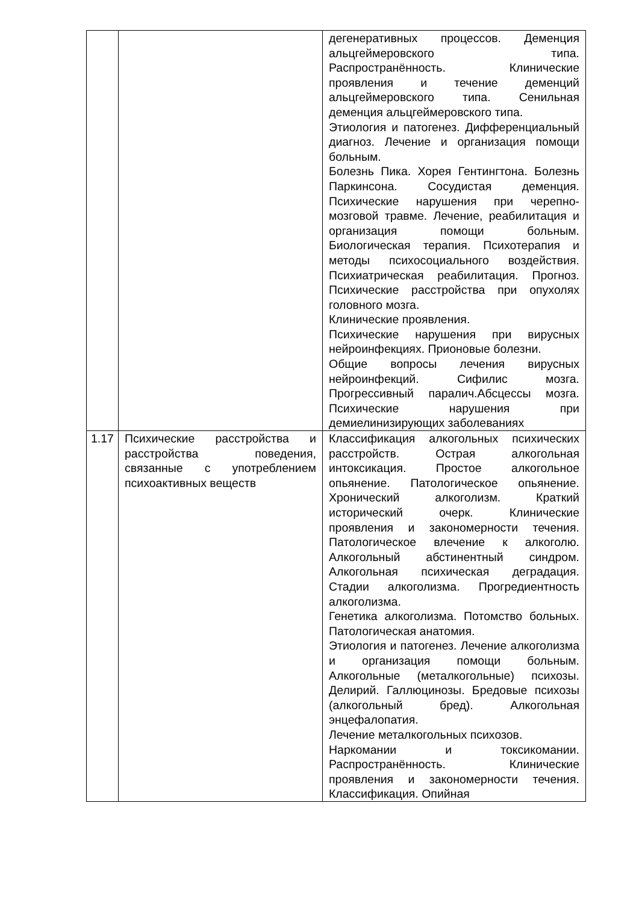| | | дегенеративных процессов. Деменция альцгеймеровского типа. Распространённость. Клинические проявления и течение деменций альцгеймеровского типа. Сенильная деменция альцгеймеровского типа. Этиология и патогенез. Дифференциальный диагноз. Лечение и организация помощи больным. Болезнь Пика. Хорея Гентингтона. Болезнь Паркинсона. Сосудистая деменция. Психические нарушения при черепно-мозговой травме. Лечение, реабилитация и организация помощи больным. Биологическая терапия. Психотерапия и методы психосоциального воздействия. Психиатрическая реабилитация. Прогноз. Психические расстройства при опухолях головного мозга. Клинические проявления. Психические нарушения при вирусных нейроинфекциях. Прионовые болезни. Общие вопросы лечения вирусных нейроинфекций. Сифилис мозга. Прогрессивный паралич.Абсцессы мозга. Психические нарушения при демиелинизирующих заболеваниях |
| 1.17 | Психические расстройства и расстройства поведения, связанные с употреблением психоактивных веществ | Классификация алкогольных психических расстройств. Острая алкогольная интоксикация. Простое алкогольное опьянение. Патологическое опьянение. Хронический алкоголизм. Краткий исторический очерк. Клинические проявления и закономерности течения. Патологическое влечение к алкоголю. Алкогольный абстинентный синдром. Алкогольная психическая деградация. Стадии алкоголизма. Прогредиентность алкоголизма. Генетика алкоголизма. Потомство больных. Патологическая анатомия. Этиология и патогенез. Лечение алкоголизма и организация помощи больным. Алкогольные (металкогольные) психозы. Делирий. Галлюцинозы. Бредовые психозы (алкогольный бред). Алкогольная энцефалопатия. Лечение металкогольных психозов. Наркомании и токсикомании. Распространённость. Клинические проявления и закономерности течения. Классификация. Опийная |